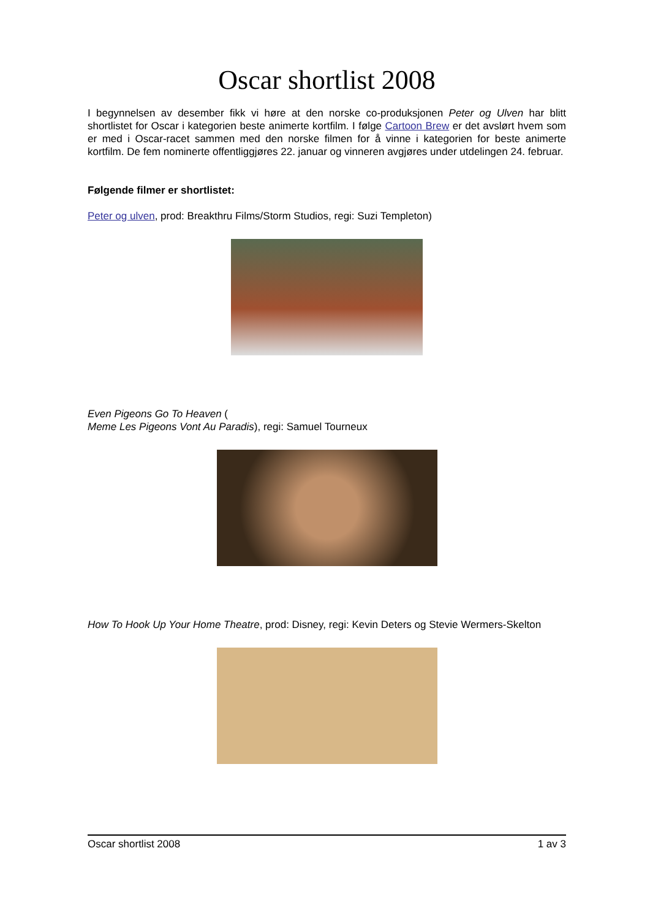Oscar shortlist 2008
I begynnelsen av desember fikk vi høre at den norske co-produksjonen Peter og Ulven har blitt shortlistet for Oscar i kategorien beste animerte kortfilm. I følge Cartoon Brew er det avslørt hvem som er med i Oscar-racet sammen med den norske filmen for å vinne i kategorien for beste animerte kortfilm. De fem nominerte offentliggjøres 22. januar og vinneren avgjøres under utdelingen 24. februar.
Følgende filmer er shortlistet:
Peter og ulven, prod: Breakthru Films/Storm Studios, regi: Suzi Templeton)
Even Pigeons Go To Heaven (
Meme Les Pigeons Vont Au Paradis), regi: Samuel Tourneux
How To Hook Up Your Home Theatre, prod: Disney, regi: Kevin Deters og Stevie Wermers-Skelton
Oscar shortlist 2008 1 av 3